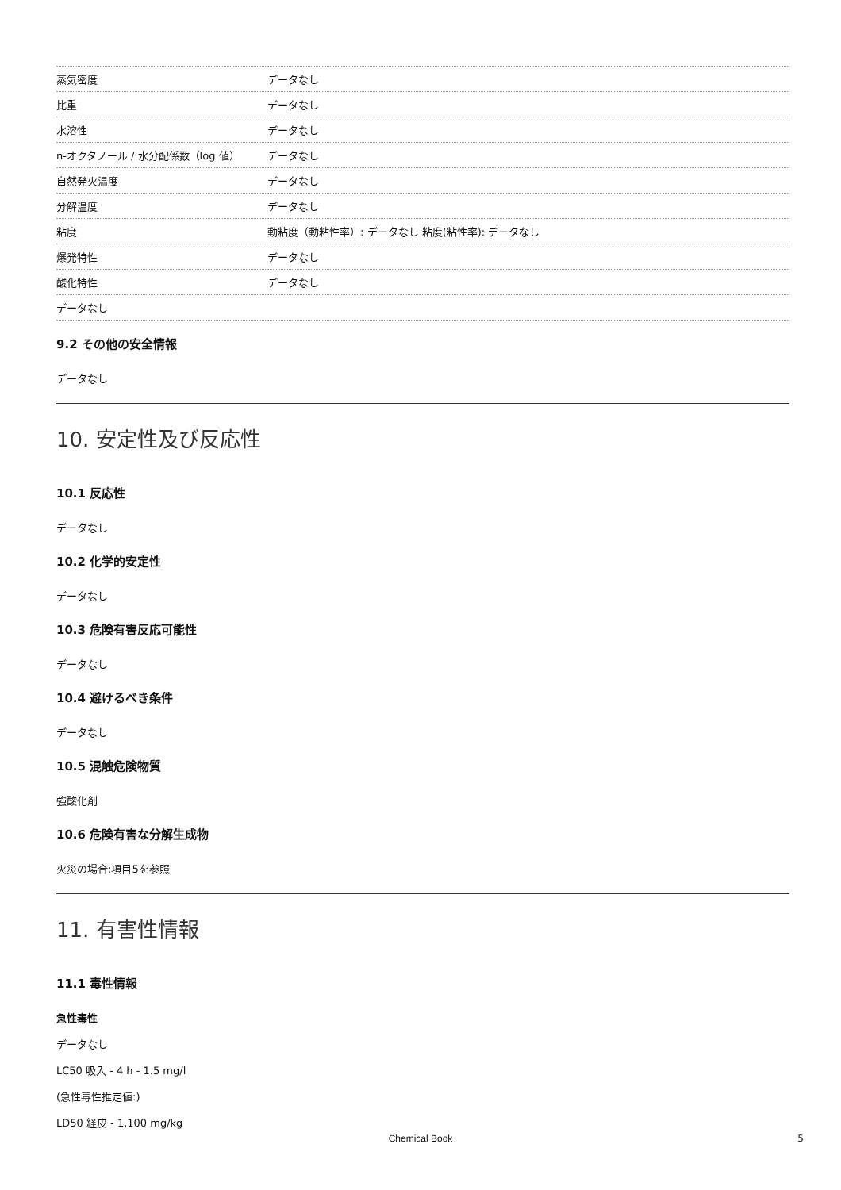| 蒸気密度 | データなし |
| 比重 | データなし |
| 水溶性 | データなし |
| n-オクタノール / 水分配係数（log 値） | データなし |
| 自然発火温度 | データなし |
| 分解温度 | データなし |
| 粘度 | 動粘度（動粘性率）: データなし 粘度(粘性率): データなし |
| 爆発特性 | データなし |
| 酸化特性 | データなし |
| データなし | |
9.2 その他の安全情報
データなし
10. 安定性及び反応性
10.1 反応性
データなし
10.2 化学的安定性
データなし
10.3 危険有害反応可能性
データなし
10.4 避けるべき条件
データなし
10.5 混触危険物質
強酸化剤
10.6 危険有害な分解生成物
火災の場合:項目5を参照
11. 有害性情報
11.1 毒性情報
急性毒性
データなし
LC50 吸入 - 4 h - 1.5 mg/l
(急性毒性推定値:)
LD50 経皮 - 1,100 mg/kg
Chemical Book 5